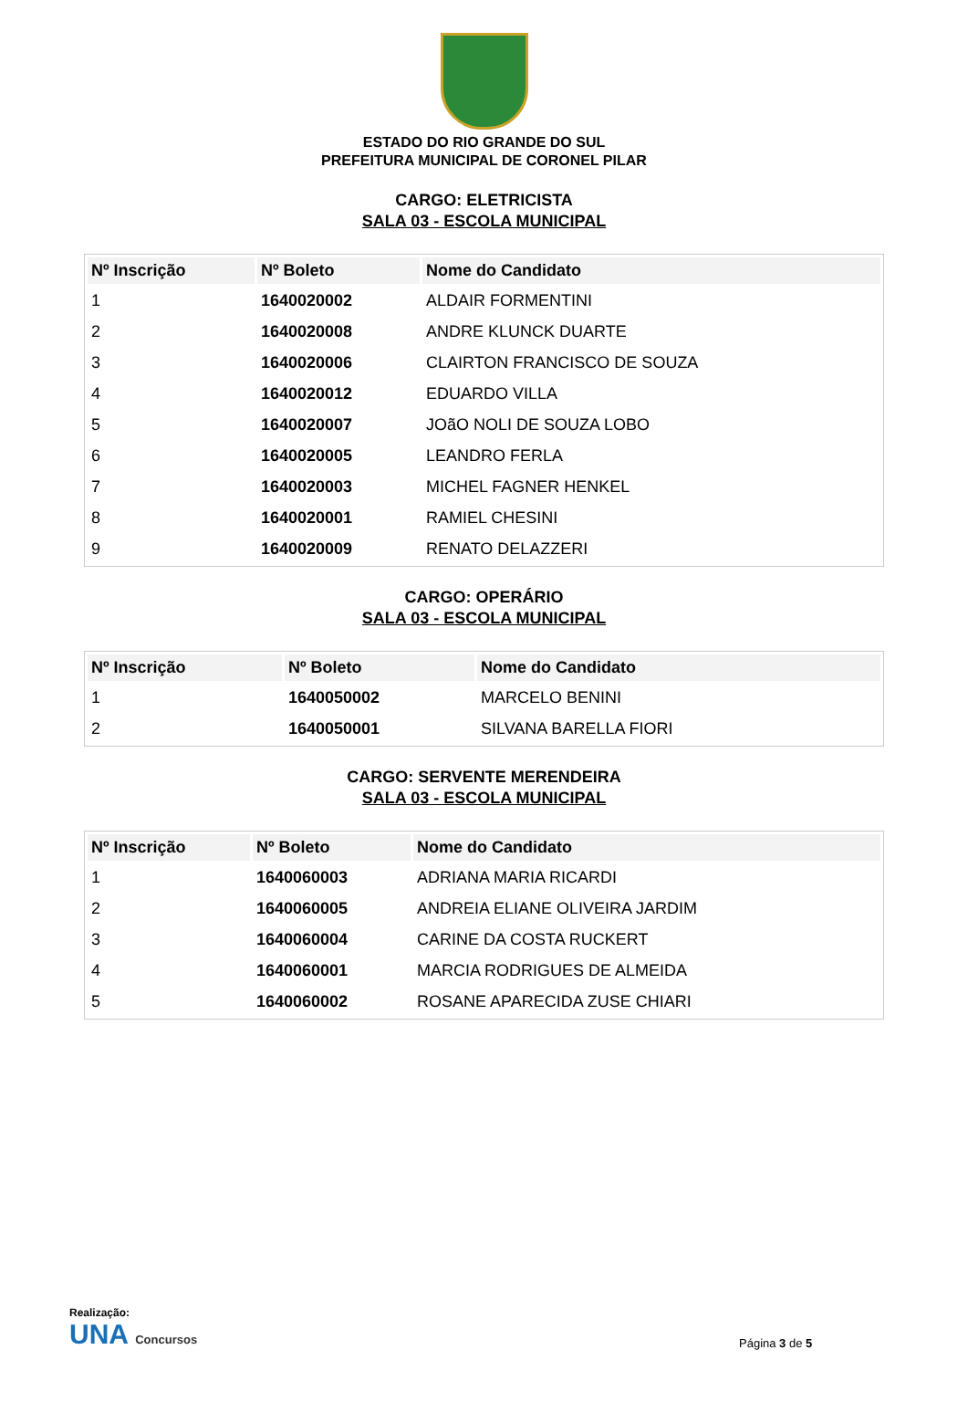ESTADO DO RIO GRANDE DO SUL
PREFEITURA MUNICIPAL DE CORONEL PILAR
CARGO: ELETRICISTA
SALA 03 - ESCOLA MUNICIPAL
| Nº Inscrição | Nº Boleto | Nome do Candidato |
| --- | --- | --- |
| 1 | 1640020002 | ALDAIR FORMENTINI |
| 2 | 1640020008 | ANDRE KLUNCK DUARTE |
| 3 | 1640020006 | CLAIRTON FRANCISCO DE SOUZA |
| 4 | 1640020012 | EDUARDO VILLA |
| 5 | 1640020007 | JOãO NOLI DE SOUZA LOBO |
| 6 | 1640020005 | LEANDRO FERLA |
| 7 | 1640020003 | MICHEL FAGNER HENKEL |
| 8 | 1640020001 | RAMIEL CHESINI |
| 9 | 1640020009 | RENATO DELAZZERI |
CARGO: OPERÁRIO
SALA 03 - ESCOLA MUNICIPAL
| Nº Inscrição | Nº Boleto | Nome do Candidato |
| --- | --- | --- |
| 1 | 1640050002 | MARCELO BENINI |
| 2 | 1640050001 | SILVANA BARELLA FIORI |
CARGO: SERVENTE MERENDEIRA
SALA 03 - ESCOLA MUNICIPAL
| Nº Inscrição | Nº Boleto | Nome do Candidato |
| --- | --- | --- |
| 1 | 1640060003 | ADRIANA MARIA RICARDI |
| 2 | 1640060005 | ANDREIA ELIANE OLIVEIRA JARDIM |
| 3 | 1640060004 | CARINE DA COSTA RUCKERT |
| 4 | 1640060001 | MARCIA RODRIGUES DE ALMEIDA |
| 5 | 1640060002 | ROSANE APARECIDA ZUSE CHIARI |
Realização:
UNA Concursos
Página 3 de 5